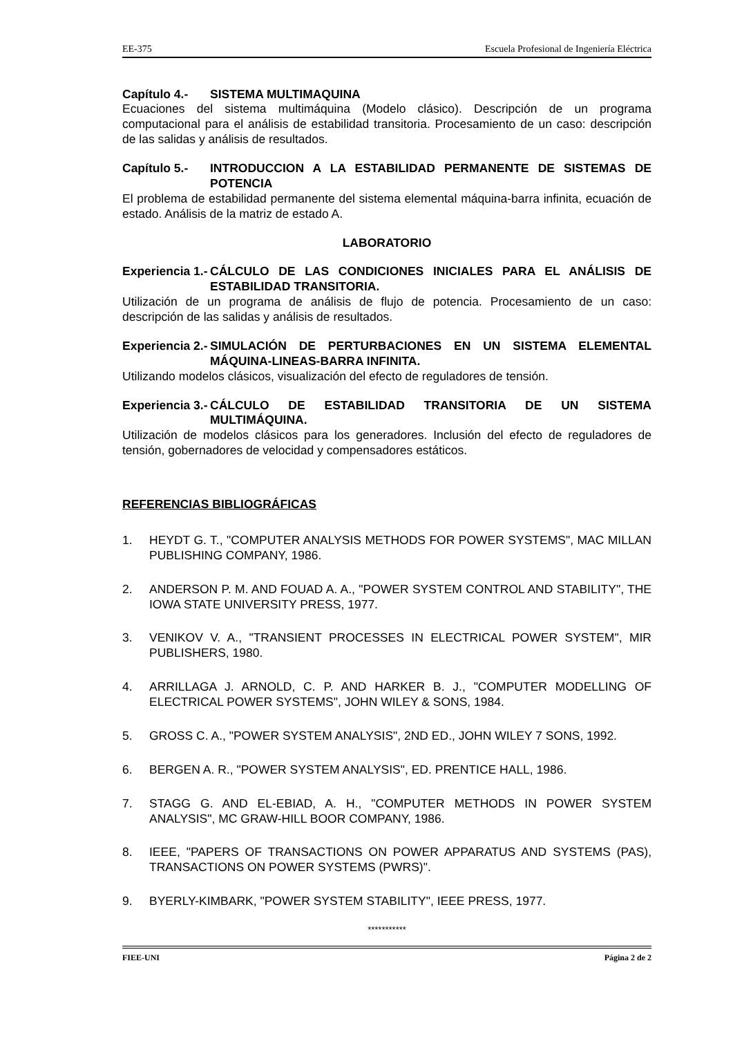EE-375 Escuela Profesional de Ingeniería Eléctrica
Capítulo 4.- SISTEMA MULTIMAQUINA
Ecuaciones del sistema multimáquina (Modelo clásico). Descripción de un programa computacional para el análisis de estabilidad transitoria. Procesamiento de un caso: descripción de las salidas y análisis de resultados.
Capítulo 5.- INTRODUCCION A LA ESTABILIDAD PERMANENTE DE SISTEMAS DE POTENCIA
El problema de estabilidad permanente del sistema elemental máquina-barra infinita, ecuación de estado. Análisis de la matriz de estado A.
LABORATORIO
Experiencia 1.- CÁLCULO DE LAS CONDICIONES INICIALES PARA EL ANÁLISIS DE ESTABILIDAD TRANSITORIA.
Utilización de un programa de análisis de flujo de potencia. Procesamiento de un caso: descripción de las salidas y análisis de resultados.
Experiencia 2.- SIMULACIÓN DE PERTURBACIONES EN UN SISTEMA ELEMENTAL MÁQUINA-LINEAS-BARRA INFINITA.
Utilizando modelos clásicos, visualización del efecto de reguladores de tensión.
Experiencia 3.- CÁLCULO DE ESTABILIDAD TRANSITORIA DE UN SISTEMA MULTIMÁQUINA.
Utilización de modelos clásicos para los generadores. Inclusión del efecto de reguladores de tensión, gobernadores de velocidad y compensadores estáticos.
REFERENCIAS BIBLIOGRÁFICAS
1. HEYDT G. T., "COMPUTER ANALYSIS METHODS FOR POWER SYSTEMS", MAC MILLAN PUBLISHING COMPANY, 1986.
2. ANDERSON P. M. AND FOUAD A. A., "POWER SYSTEM CONTROL AND STABILITY", THE IOWA STATE UNIVERSITY PRESS, 1977.
3. VENIKOV V. A., "TRANSIENT PROCESSES IN ELECTRICAL POWER SYSTEM", MIR PUBLISHERS, 1980.
4. ARRILLAGA J. ARNOLD, C. P. AND HARKER B. J., "COMPUTER MODELLING OF ELECTRICAL POWER SYSTEMS", JOHN WILEY & SONS, 1984.
5. GROSS C. A., "POWER SYSTEM ANALYSIS", 2ND ED., JOHN WILEY 7 SONS, 1992.
6. BERGEN A. R., "POWER SYSTEM ANALYSIS", ED. PRENTICE HALL, 1986.
7. STAGG G. AND EL-EBIAD, A. H., "COMPUTER METHODS IN POWER SYSTEM ANALYSIS", MC GRAW-HILL BOOR COMPANY, 1986.
8. IEEE, "PAPERS OF TRANSACTIONS ON POWER APPARATUS AND SYSTEMS (PAS), TRANSACTIONS ON POWER SYSTEMS (PWRS)".
9. BYERLY-KIMBARK, "POWER SYSTEM STABILITY", IEEE PRESS, 1977.
***********
FIEE-UNI Página 2 de 2